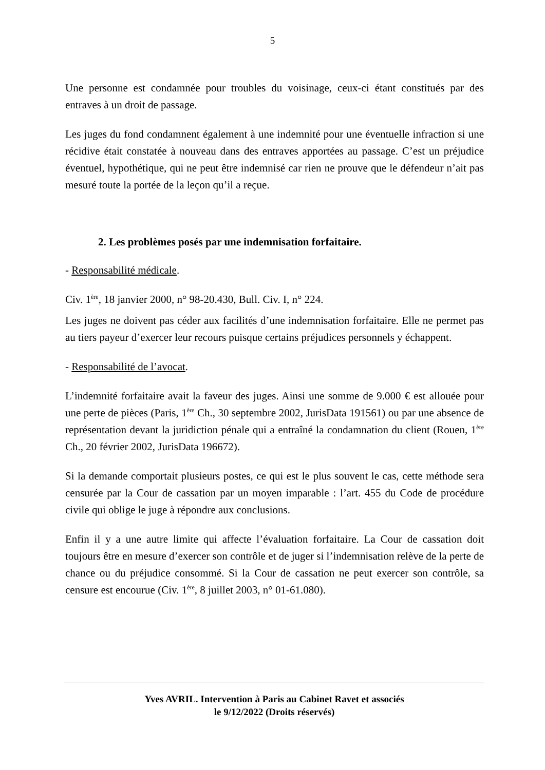5
Une personne est condamnée pour troubles du voisinage, ceux-ci étant constitués par des entraves à un droit de passage.
Les juges du fond condamnent également à une indemnité pour une éventuelle infraction si une récidive était constatée à nouveau dans des entraves apportées au passage. C’est un préjudice éventuel, hypothétique, qui ne peut être indemnisé car rien ne prouve que le défendeur n’ait pas mesuré toute la portée de la leçon qu’il a reçue.
2. Les problèmes posés par une indemnisation forfaitaire.
- Responsabilité médicale.
Civ. 1<sup>ère</sup>, 18 janvier 2000, n° 98-20.430, Bull. Civ. I, n° 224.
Les juges ne doivent pas céder aux facilités d’une indemnisation forfaitaire. Elle ne permet pas au tiers payeur d’exercer leur recours puisque certains préjudices personnels y échappent.
- Responsabilité de l’avocat.
L’indemnité forfaitaire avait la faveur des juges. Ainsi une somme de 9.000 € est allouée pour une perte de pièces (Paris, 1<sup>ère</sup> Ch., 30 septembre 2002, JurisData 191561) ou par une absence de représentation devant la juridiction pénale qui a entraîné la condamnation du client (Rouen, 1<sup>ère</sup> Ch., 20 février 2002, JurisData 196672).
Si la demande comportait plusieurs postes, ce qui est le plus souvent le cas, cette méthode sera censurée par la Cour de cassation par un moyen imparable : l’art. 455 du Code de procédure civile qui oblige le juge à répondre aux conclusions.
Enfin il y a une autre limite qui affecte l’évaluation forfaitaire. La Cour de cassation doit toujours être en mesure d’exercer son contrôle et de juger si l’indemnisation relève de la perte de chance ou du préjudice consommé. Si la Cour de cassation ne peut exercer son contrôle, sa censure est encourue (Civ. 1<sup>ère</sup>, 8 juillet 2003, n° 01-61.080).
Yves AVRIL. Intervention à Paris au Cabinet Ravet et associés
le 9/12/2022 (Droits réservés)